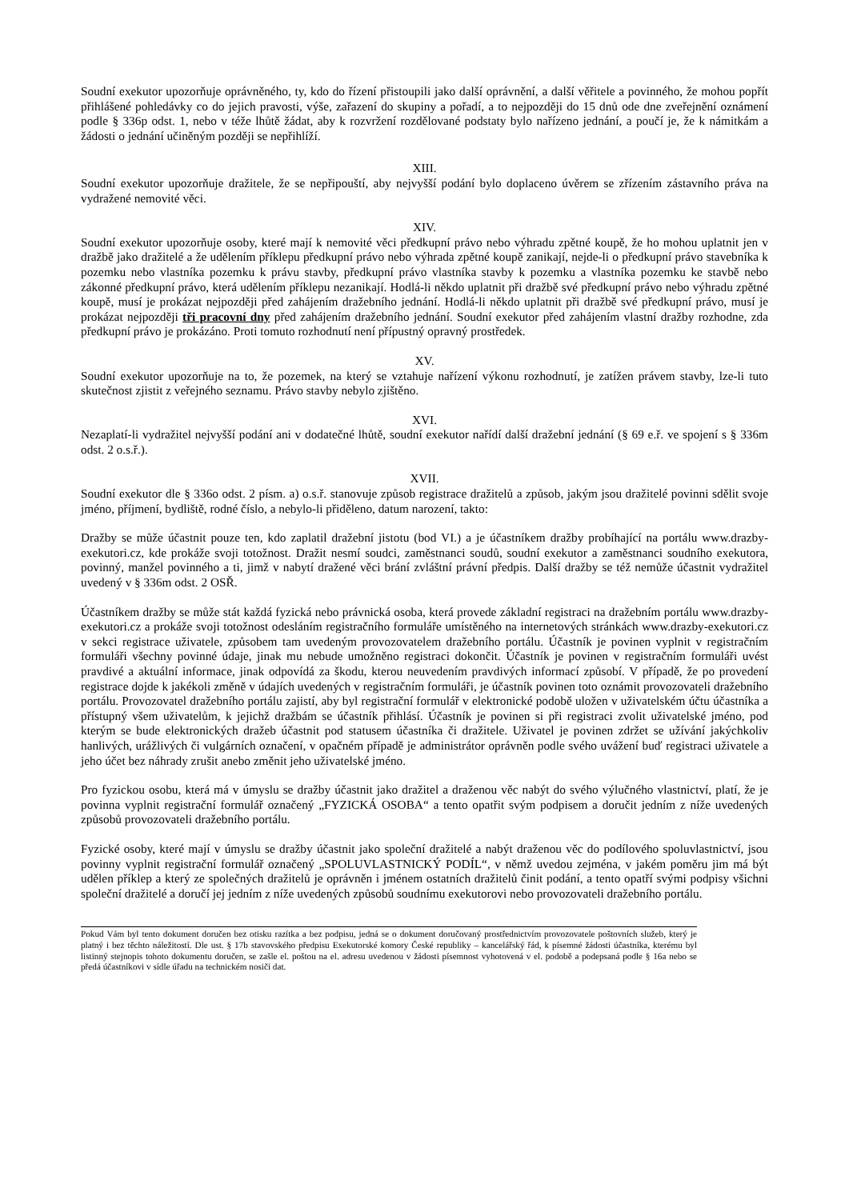Soudní exekutor upozorňuje oprávněného, ty, kdo do řízení přistoupili jako další oprávnění, a další věřitele a povinného, že mohou popřít přihlášené pohledávky co do jejich pravosti, výše, zařazení do skupiny a pořadí, a to nejpozději do 15 dnů ode dne zveřejnění oznámení podle § 336p odst. 1, nebo v téže lhůtě žádat, aby k rozvržení rozdělované podstaty bylo nařízeno jednání, a poučí je, že k námitkám a žádosti o jednání učiněným později se nepřihlíží.
XIII.
Soudní exekutor upozorňuje dražitele, že se nepřipouští, aby nejvyšší podání bylo doplaceno úvěrem se zřízením zástavního práva na vydražené nemovité věci.
XIV.
Soudní exekutor upozorňuje osoby, které mají k nemovité věci předkupní právo nebo výhradu zpětné koupě, že ho mohou uplatnit jen v dražbě jako dražitelé a že udělením příklepu předkupní právo nebo výhrada zpětné koupě zanikají, nejde-li o předkupní právo stavebníka k pozemku nebo vlastníka pozemku k právu stavby, předkupní právo vlastníka stavby k pozemku a vlastníka pozemku ke stavbě nebo zákonné předkupní právo, která udělením příklepu nezanikají. Hodlá-li někdo uplatnit při dražbě své předkupní právo nebo výhradu zpětné koupě, musí je prokázat nejpozději před zahájením dražebního jednání. Hodlá-li někdo uplatnit při dražbě své předkupní právo, musí je prokázat nejpozději tři pracovní dny před zahájením dražebního jednání. Soudní exekutor před zahájením vlastní dražby rozhodne, zda předkupní právo je prokázáno. Proti tomuto rozhodnutí není přípustný opravný prostředek.
XV.
Soudní exekutor upozorňuje na to, že pozemek, na který se vztahuje nařízení výkonu rozhodnutí, je zatížen právem stavby, lze-li tuto skutečnost zjistit z veřejného seznamu. Právo stavby nebylo zjištěno.
XVI.
Nezaplatí-li vydražitel nejvyšší podání ani v dodatečné lhůtě, soudní exekutor nařídí další dražební jednání (§ 69 e.ř. ve spojení s § 336m odst. 2 o.s.ř.).
XVII.
Soudní exekutor dle § 336o odst. 2 písm. a) o.s.ř. stanovuje způsob registrace dražitelů a způsob, jakým jsou dražitelé povinni sdělit svoje jméno, příjmení, bydliště, rodné číslo, a nebylo-li přiděleno, datum narození, takto:
Dražby se může účastnit pouze ten, kdo zaplatil dražební jistotu (bod VI.) a je účastníkem dražby probíhající na portálu www.drazby-exekutori.cz, kde prokáže svoji totožnost. Dražit nesmí soudci, zaměstnanci soudů, soudní exekutor a zaměstnanci soudního exekutora, povinný, manžel povinného a ti, jimž v nabytí dražené věci brání zvláštní právní předpis. Další dražby se též nemůže účastnit vydražitel uvedený v § 336m odst. 2 OSŘ.
Účastníkem dražby se může stát každá fyzická nebo právnická osoba, která provede základní registraci na dražebním portálu www.drazby-exekutori.cz a prokáže svoji totožnost odesláním registračního formuláře umístěného na internetových stránkách www.drazby-exekutori.cz v sekci registrace uživatele, způsobem tam uvedeným provozovatelem dražebního portálu. Účastník je povinen vyplnit v registračním formuláři všechny povinné údaje, jinak mu nebude umožněno registraci dokončit. Účastník je povinen v registračním formuláři uvést pravdivé a aktuální informace, jinak odpovídá za škodu, kterou neuvedením pravdivých informací způsobí. V případě, že po provedení registrace dojde k jakékoli změně v údajích uvedených v registračním formuláři, je účastník povinen toto oznámit provozovateli dražebního portálu. Provozovatel dražebního portálu zajistí, aby byl registrační formulář v elektronické podobě uložen v uživatelském účtu účastníka a přístupný všem uživatelům, k jejichž dražbám se účastník přihlásí. Účastník je povinen si při registraci zvolit uživatelské jméno, pod kterým se bude elektronických dražeb účastnit pod statusem účastníka či dražitele. Uživatel je povinen zdržet se užívání jakýchkoliv hanlivých, urážlivých či vulgárních označení, v opačném případě je administrátor oprávněn podle svého uvážení buď registraci uživatele a jeho účet bez náhrady zrušit anebo změnit jeho uživatelské jméno.
Pro fyzickou osobu, která má v úmyslu se dražby účastnit jako dražitel a draženou věc nabýt do svého výlučného vlastnictví, platí, že je povinna vyplnit registrační formulář označený „FYZICKÁ OSOBA“ a tento opatřit svým podpisem a doručit jedním z níže uvedených způsobů provozovateli dražebního portálu.
Fyzické osoby, které mají v úmyslu se dražby účastnit jako společní dražitelé a nabýt draženou věc do podílového spoluvlastnictví, jsou povinny vyplnit registrační formulář označený „SPOLUVLASTNICKÝ PODÍL“, v němž uvedou zejména, v jakém poměru jim má být udělen příklep a který ze společných dražitelů je oprávněn i jménem ostatních dražitelů činit podání, a tento opatří svými podpisy všichni společní dražitelé a doručí jej jedním z níže uvedených způsobů soudnímu exekutorovi nebo provozovateli dražebního portálu.
Pokud Vám byl tento dokument doručen bez otisku razítka a bez podpisu, jedná se o dokument doručovaný prostřednictvím provozovatele poštovních služeb, který je platný i bez těchto náležitostí. Dle ust. § 17b stavovského předpisu Exekutorské komory České republiky – kancelářský řád, k písemné žádosti účastníka, kterému byl listinný stejnopis tohoto dokumentu doručen, se zašle el. poštou na el. adresu uvedenou v žádosti písemnost vyhotovená v el. podobě a podepsaná podle § 16a nebo se předá účastníkovi v sídle úřadu na technickém nosiči dat.